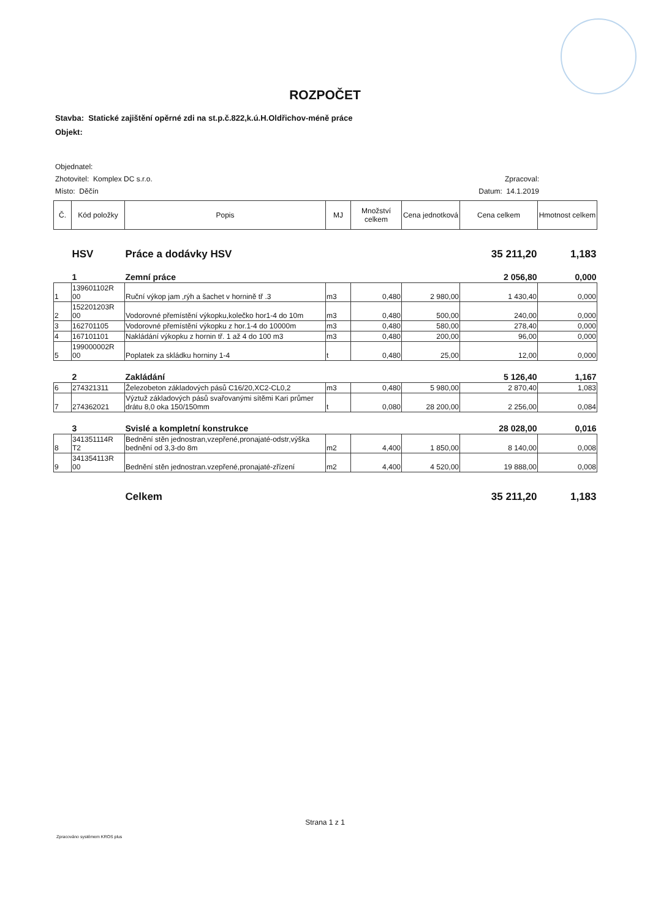ROZPOČET
Stavba: Statické zajištění opěrné zdi na st.p.č.822,k.ú.H.Oldřichov-méně práce
Objekt:
Objednatel:
Zhotovitel: Komplex DC s.r.o. Zpracoval:
Místo: Děčín Datum: 14.1.2019
| Č. | Kód položky | Popis | MJ | Množství celkem | Cena jednotková | Cena celkem | Hmotnost celkem |
| --- | --- | --- | --- | --- | --- | --- | --- |
| | HSV | Práce a dodávky HSV | | | | 35 211,20 | 1,183 |
| | 1 | Zemní práce | | | | 2 056,80 | 0,000 |
| 1 | 139601102R 00 | Ruční výkop jam ,rýh a šachet v hornině tř .3 | m3 | 0,480 | 2 980,00 | 1 430,40 | 0,000 |
| 2 | 152201203R 00 | Vodorovné přemístění výkopku,kolečko hor1-4 do 10m | m3 | 0,480 | 500,00 | 240,00 | 0,000 |
| 3 | 162701105 | Vodorovné přemístění výkopku z hor.1-4 do 10000m | m3 | 0,480 | 580,00 | 278,40 | 0,000 |
| 4 | 167101101 | Nakládání výkopku z hornin tř. 1 až 4 do 100 m3 | m3 | 0,480 | 200,00 | 96,00 | 0,000 |
| 5 | 199000002R 00 | Poplatek za skládku horniny 1-4 | t | 0,480 | 25,00 | 12,00 | 0,000 |
| | 2 | Zakládání | | | | 5 126,40 | 1,167 |
| 6 | 274321311 | Železobeton základových pásů C16/20,XC2-CL0,2 | m3 | 0,480 | 5 980,00 | 2 870,40 | 1,083 |
| 7 | 274362021 | Výztuž základových pásů svařovanými sítěmi Kari průmer drátu 8,0 oka 150/150mm | t | 0,080 | 28 200,00 | 2 256,00 | 0,084 |
| | 3 | Svislé a kompletní konstrukce | | | | 28 028,00 | 0,016 |
| 8 | 341351114R T2 | Bednění stěn jednostran,vzepřené,pronajaté-odstr,výška bednění od 3,3-do 8m | m2 | 4,400 | 1 850,00 | 8 140,00 | 0,008 |
| 9 | 341354113R 00 | Bednění stěn jednostran.vzepřené,pronajaté-zřízení | m2 | 4,400 | 4 520,00 | 19 888,00 | 0,008 |
| | | Celkem | | | | 35 211,20 | 1,183 |
Strana 1 z 1
Zpracováno systémem KROS plus